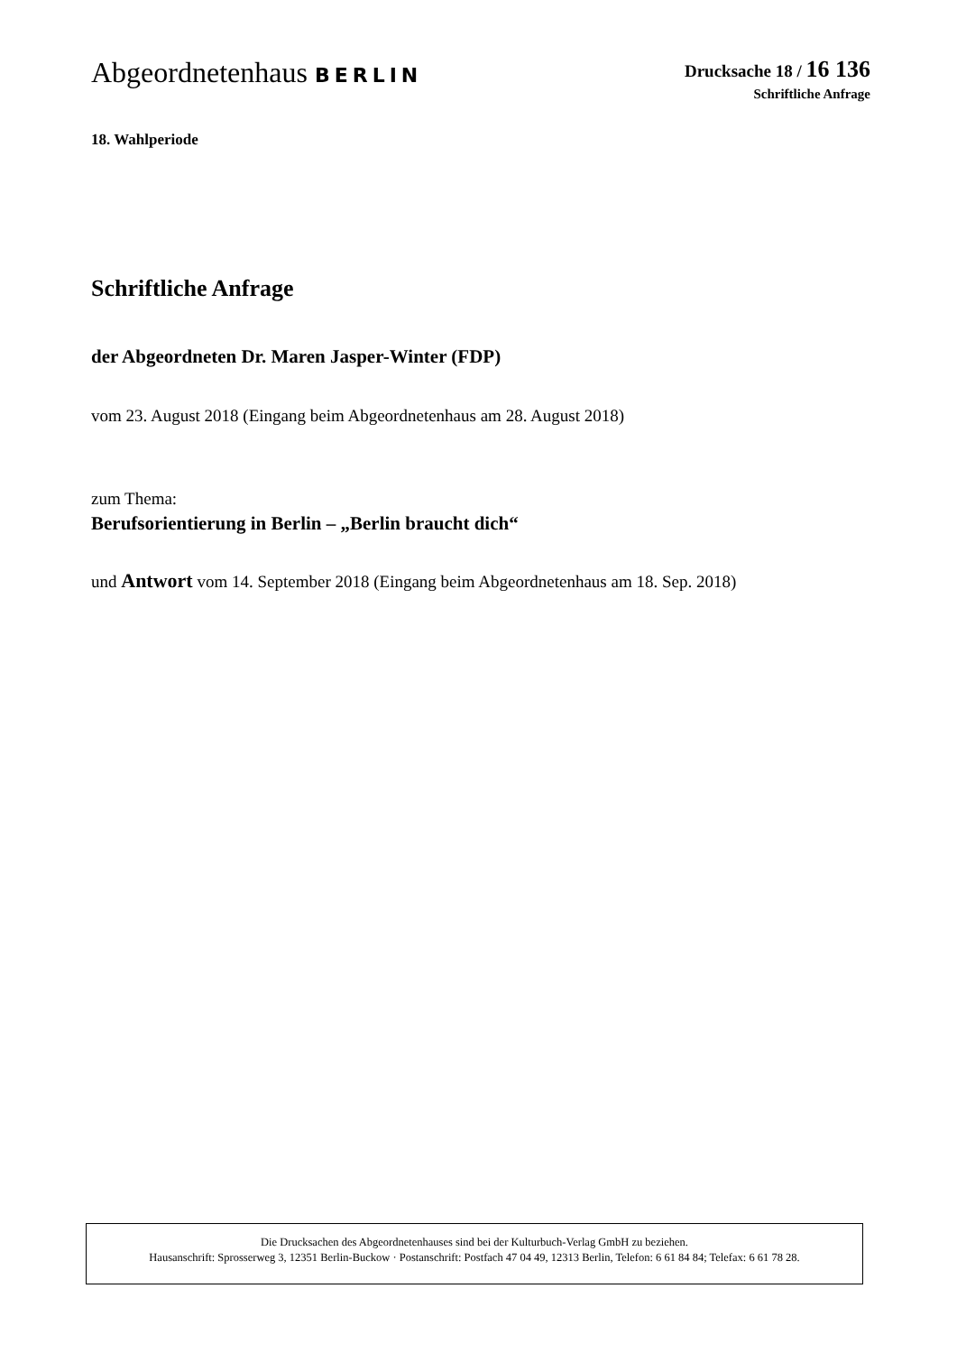Abgeordnetenhaus BERLIN
Drucksache 18 / 16 136
Schriftliche Anfrage
18. Wahlperiode
Schriftliche Anfrage
der Abgeordneten Dr. Maren Jasper-Winter (FDP)
vom 23. August 2018 (Eingang beim Abgeordnetenhaus am 28. August 2018)
zum Thema:
Berufsorientierung in Berlin – „Berlin braucht dich“
und Antwort vom 14. September 2018 (Eingang beim Abgeordnetenhaus am 18. Sep. 2018)
Die Drucksachen des Abgeordnetenhauses sind bei der Kulturbuch-Verlag GmbH zu beziehen.
Hausanschrift: Sprosserweg 3, 12351 Berlin-Buckow · Postanschrift: Postfach 47 04 49, 12313 Berlin, Telefon: 6 61 84 84; Telefax: 6 61 78 28.